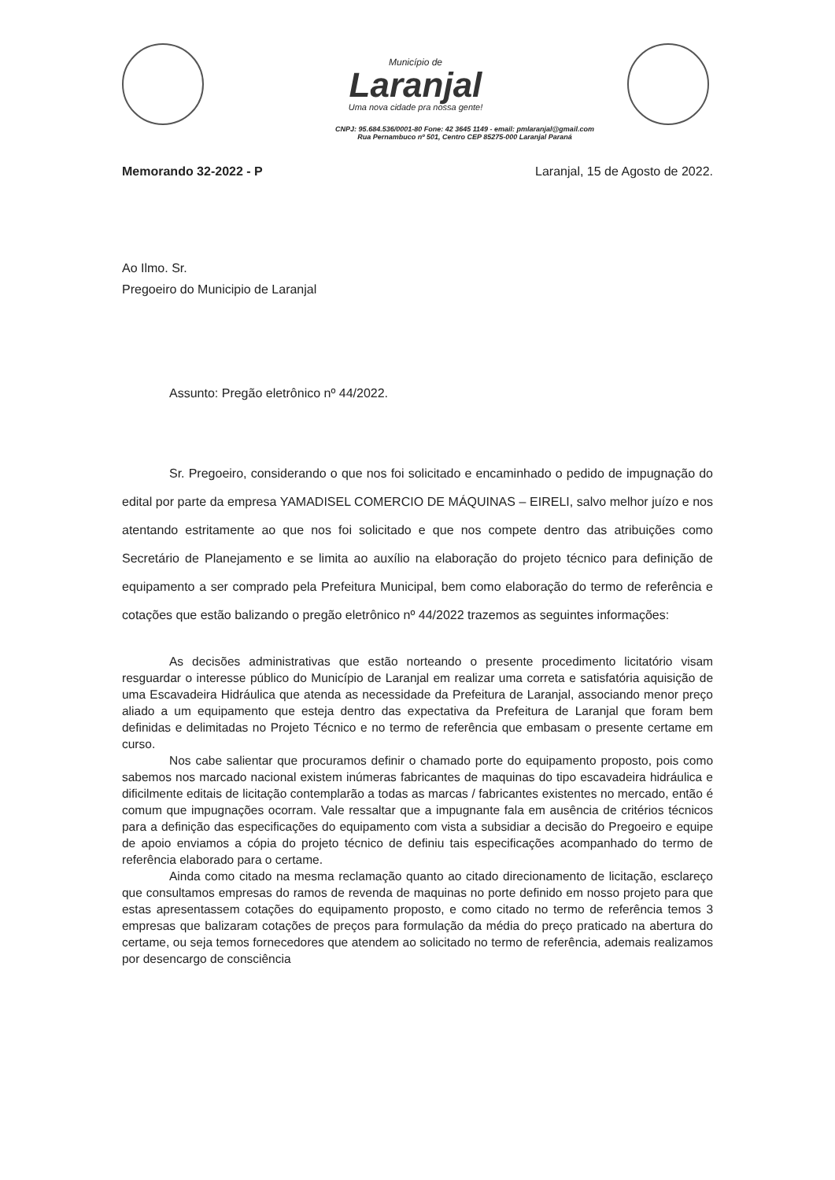Município de
Laranjal
Uma nova cidade pra nossa gente!
CNPJ: 95.684.536/0001-80 Fone: 42 3645 1149 - email: pmlaranjal@gmail.com
Rua Pernambuco nº 501, Centro CEP 85275-000 Laranjal Paraná
Memorando 32-2022 - P Laranjal, 15 de Agosto de 2022.
Ao Ilmo. Sr.
Pregoeiro do Municipio de Laranjal
Assunto: Pregão eletrônico nº 44/2022.
Sr. Pregoeiro, considerando o que nos foi solicitado e encaminhado o pedido de impugnação do edital por parte da empresa YAMADISEL COMERCIO DE MÁQUINAS – EIRELI, salvo melhor juízo e nos atentando estritamente ao que nos foi solicitado e que nos compete dentro das atribuições como Secretário de Planejamento e se limita ao auxílio na elaboração do projeto técnico para definição de equipamento a ser comprado pela Prefeitura Municipal, bem como elaboração do termo de referência e cotações que estão balizando o pregão eletrônico nº 44/2022 trazemos as seguintes informações:
As decisões administrativas que estão norteando o presente procedimento licitatório visam resguardar o interesse público do Município de Laranjal em realizar uma correta e satisfatória aquisição de uma Escavadeira Hidráulica que atenda as necessidade da Prefeitura de Laranjal, associando menor preço aliado a um equipamento que esteja dentro das expectativa da Prefeitura de Laranjal que foram bem definidas e delimitadas no Projeto Técnico e no termo de referência que embasam o presente certame em curso.
Nos cabe salientar que procuramos definir o chamado porte do equipamento proposto, pois como sabemos nos marcado nacional existem inúmeras fabricantes de maquinas do tipo escavadeira hidráulica e dificilmente editais de licitação contemplarão a todas as marcas / fabricantes existentes no mercado, então é comum que impugnações ocorram. Vale ressaltar que a impugnante fala em ausência de critérios técnicos para a definição das especificações do equipamento com vista a subsidiar a decisão do Pregoeiro e equipe de apoio enviamos a cópia do projeto técnico de definiu tais especificações acompanhado do termo de referência elaborado para o certame.
Ainda como citado na mesma reclamação quanto ao citado direcionamento de licitação, esclareço que consultamos empresas do ramos de revenda de maquinas no porte definido em nosso projeto para que estas apresentassem cotações do equipamento proposto, e como citado no termo de referência temos 3 empresas que balizaram cotações de preços para formulação da média do preço praticado na abertura do certame, ou seja temos fornecedores que atendem ao solicitado no termo de referência, ademais realizamos por desencargo de consciência